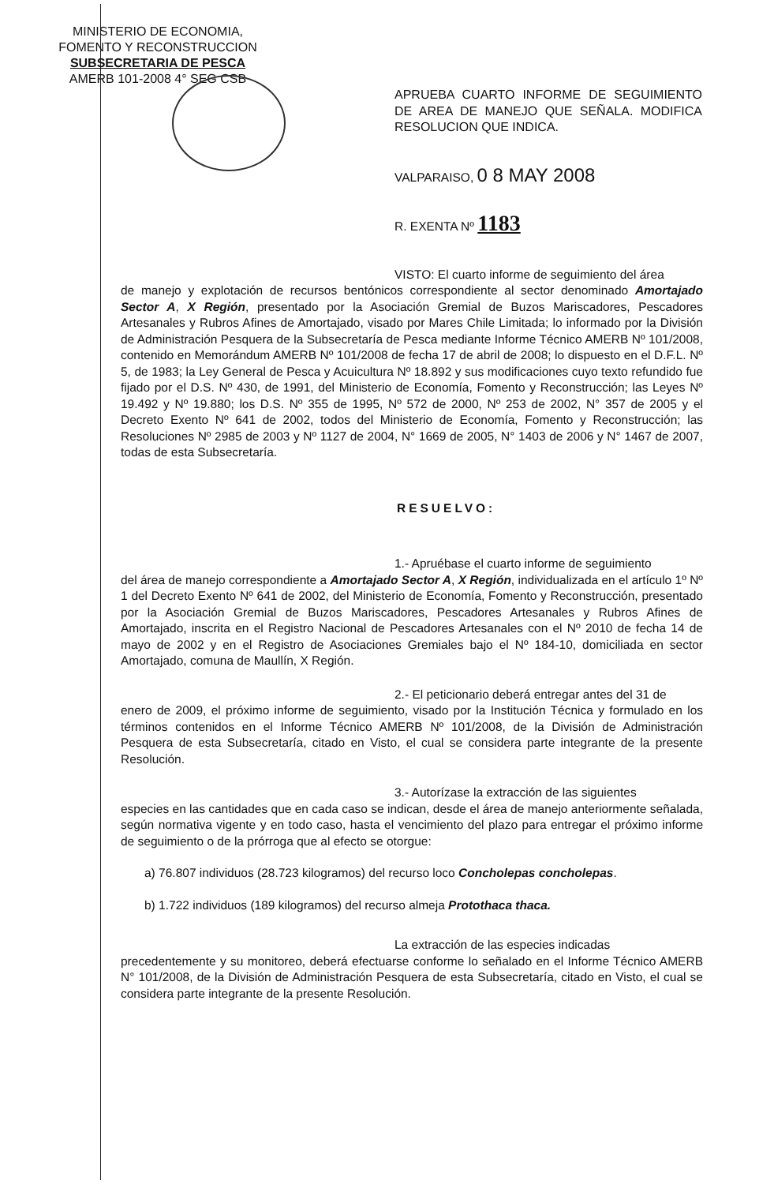MINISTERIO DE ECONOMIA,
FOMENTO Y RECONSTRUCCION
SUBSECRETARIA DE PESCA
AMERB 101-2008 4° SEG CSB
APRUEBA CUARTO INFORME DE SEGUIMIENTO DE AREA DE MANEJO QUE SEÑALA. MODIFICA RESOLUCION QUE INDICA.
VALPARAISO, 0 8 MAY 2008
R. EXENTA Nº 1183
VISTO: El cuarto informe de seguimiento del área
de manejo y explotación de recursos bentónicos correspondiente al sector denominado Amortajado Sector A, X Región, presentado por la Asociación Gremial de Buzos Mariscadores, Pescadores Artesanales y Rubros Afines de Amortajado, visado por Mares Chile Limitada; lo informado por la División de Administración Pesquera de la Subsecretaría de Pesca mediante Informe Técnico AMERB Nº 101/2008, contenido en Memorándum AMERB Nº 101/2008 de fecha 17 de abril de 2008; lo dispuesto en el D.F.L. Nº 5, de 1983; la Ley General de Pesca y Acuicultura Nº 18.892 y sus modificaciones cuyo texto refundido fue fijado por el D.S. Nº 430, de 1991, del Ministerio de Economía, Fomento y Reconstrucción; las Leyes Nº 19.492 y Nº 19.880; los D.S. Nº 355 de 1995, Nº 572 de 2000, Nº 253 de 2002, N° 357 de 2005 y el Decreto Exento Nº 641 de 2002, todos del Ministerio de Economía, Fomento y Reconstrucción; las Resoluciones Nº 2985 de 2003 y Nº 1127 de 2004, N° 1669 de 2005, N° 1403 de 2006 y N° 1467 de 2007, todas de esta Subsecretaría.
RESUELVO:
1.- Apruébase el cuarto informe de seguimiento
del área de manejo correspondiente a Amortajado Sector A, X Región, individualizada en el artículo 1º Nº 1 del Decreto Exento Nº 641 de 2002, del Ministerio de Economía, Fomento y Reconstrucción, presentado por la Asociación Gremial de Buzos Mariscadores, Pescadores Artesanales y Rubros Afines de Amortajado, inscrita en el Registro Nacional de Pescadores Artesanales con el Nº 2010 de fecha 14 de mayo de 2002 y en el Registro de Asociaciones Gremiales bajo el Nº 184-10, domiciliada en sector Amortajado, comuna de Maullín, X Región.
2.- El peticionario deberá entregar antes del 31 de
enero de 2009, el próximo informe de seguimiento, visado por la Institución Técnica y formulado en los términos contenidos en el Informe Técnico AMERB Nº 101/2008, de la División de Administración Pesquera de esta Subsecretaría, citado en Visto, el cual se considera parte integrante de la presente Resolución.
3.- Autorízase la extracción de las siguientes
especies en las cantidades que en cada caso se indican, desde el área de manejo anteriormente señalada, según normativa vigente y en todo caso, hasta el vencimiento del plazo para entregar el próximo informe de seguimiento o de la prórroga que al efecto se otorgue:
a) 76.807 individuos (28.723 kilogramos) del recurso loco Concholepas concholepas.
b) 1.722 individuos (189 kilogramos) del recurso almeja Protothaca thaca.
La extracción de las especies indicadas
precedentemente y su monitoreo, deberá efectuarse conforme lo señalado en el Informe Técnico AMERB N° 101/2008, de la División de Administración Pesquera de esta Subsecretaría, citado en Visto, el cual se considera parte integrante de la presente Resolución.